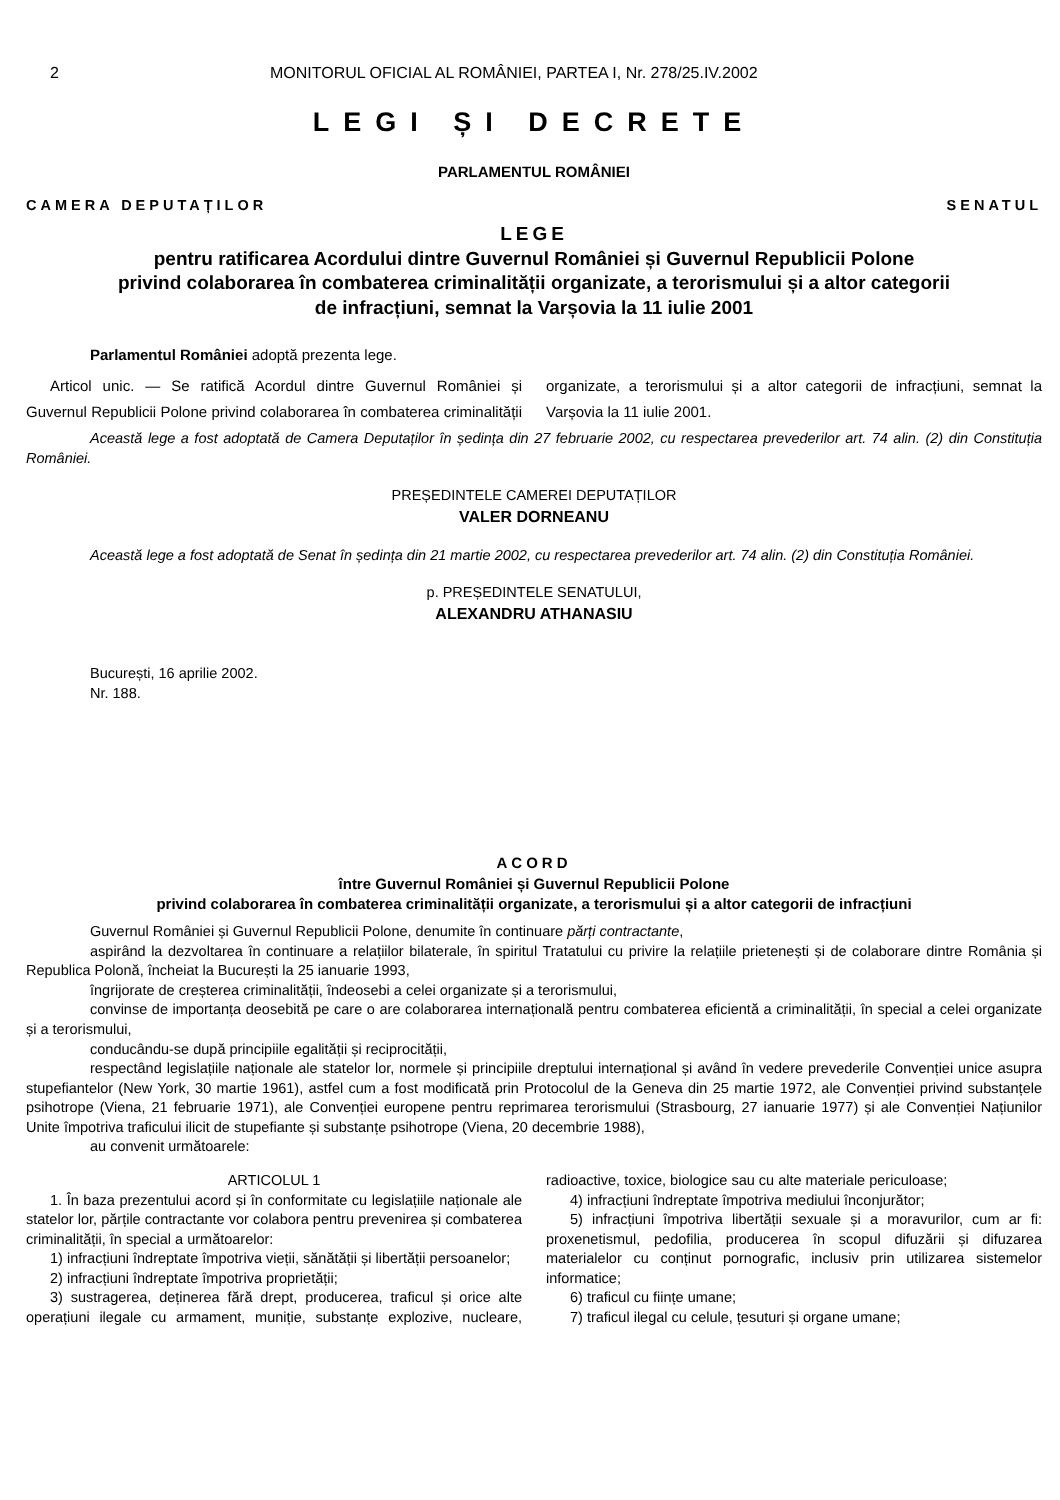2 MONITORUL OFICIAL AL ROMÂNIEI, PARTEA I, Nr. 278/25.IV.2002
LEGI ȘI DECRETE
PARLAMENTUL ROMÂNIEI
CAMERA DEPUTAȚILOR SENATUL
LEGE
pentru ratificarea Acordului dintre Guvernul României și Guvernul Republicii Polone
privind colaborarea în combaterea criminalității organizate, a terorismului și a altor categorii
de infracțiuni, semnat la Varșovia la 11 iulie 2001
Parlamentul României adoptă prezenta lege.
Articol unic. — Se ratifică Acordul dintre Guvernul României și Guvernul Republicii Polone privind colaborarea în combaterea criminalității organizate, a terorismului și a altor categorii de infracțiuni, semnat la Varșovia la 11 iulie 2001.
Această lege a fost adoptată de Camera Deputaților în ședința din 27 februarie 2002, cu respectarea prevederilor art. 74 alin. (2) din Constituția României.
PREȘEDINTELE CAMEREI DEPUTAȚILOR
VALER DORNEANU
Această lege a fost adoptată de Senat în ședința din 21 martie 2002, cu respectarea prevederilor art. 74 alin. (2) din Constituția României.
p. PREȘEDINTELE SENATULUI,
ALEXANDRU ATHANASIU
București, 16 aprilie 2002.
Nr. 188.
ACORD
între Guvernul României și Guvernul Republicii Polone
privind colaborarea în combaterea criminalității organizate, a terorismului și a altor categorii de infracțiuni
Guvernul României și Guvernul Republicii Polone, denumite în continuare părți contractante,
aspirând la dezvoltarea în continuare a relațiilor bilaterale, în spiritul Tratatului cu privire la relațiile prietenești și de colaborare dintre România și Republica Polonă, încheiat la București la 25 ianuarie 1993,
îngrijorate de creșterea criminalității, îndeosebi a celei organizate și a terorismului,
convinse de importanța deosebită pe care o are colaborarea internațională pentru combaterea eficientă a criminalității, în special a celei organizate și a terorismului,
conducându-se după principiile egalității și reciprocității,
respectând legislațiile naționale ale statelor lor, normele și principiile dreptului internațional și având în vedere prevederile Convenției unice asupra stupefiantelor (New York, 30 martie 1961), astfel cum a fost modificată prin Protocolul de la Geneva din 25 martie 1972, ale Convenției privind substanțele psihotrope (Viena, 21 februarie 1971), ale Convenției europene pentru reprimarea terorismului (Strasbourg, 27 ianuarie 1977) și ale Convenției Națiunilor Unite împotriva traficului ilicit de stupefiante și substanțe psihotrope (Viena, 20 decembrie 1988),
au convenit următoarele:
ARTICOLUL 1
1. În baza prezentului acord și în conformitate cu legislațiile naționale ale statelor lor, părțile contractante vor colabora pentru prevenirea și combaterea criminalității, în special a următoarelor:
1) infracțiuni îndreptate împotriva vieții, sănătății și libertății persoanelor;
2) infracțiuni îndreptate împotriva proprietății;
3) sustragerea, deținerea fără drept, producerea, traficul și orice alte operațiuni ilegale cu armament, muniție, substanțe explozive, nucleare, radioactive, toxice, biologice sau cu alte materiale periculoase;
4) infracțiuni îndreptate împotriva mediului înconjurător;
5) infracțiuni împotriva libertății sexuale și a moravurilor, cum ar fi: proxenetismul, pedofilia, producerea în scopul difuzării și difuzarea materialelor cu conținut pornografic, inclusiv prin utilizarea sistemelor informatice;
6) traficul cu ființe umane;
7) traficul ilegal cu celule, țesuturi și organe umane;